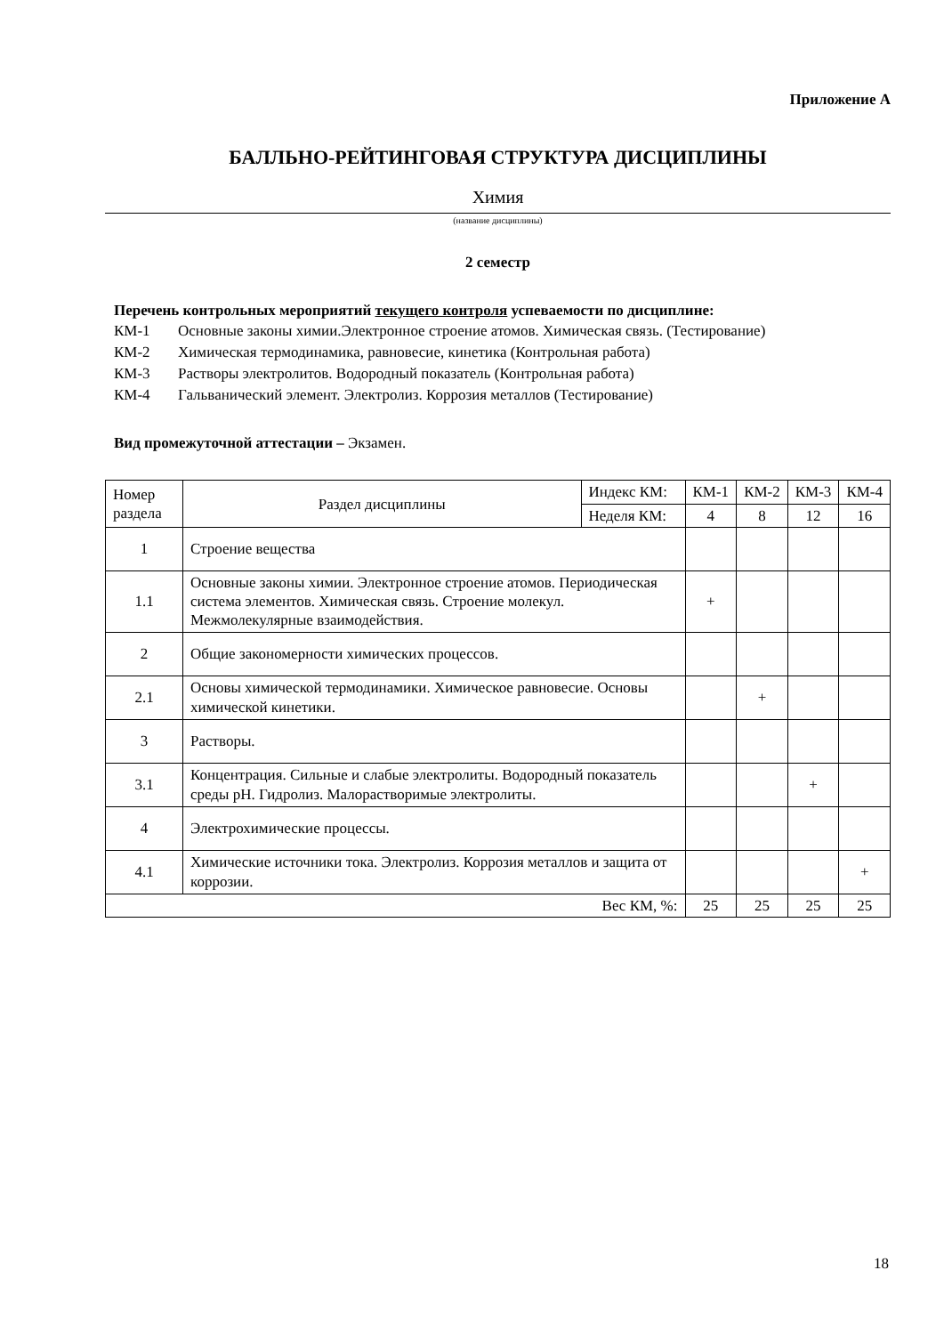Приложение А
БАЛЛЬНО-РЕЙТИНГОВАЯ СТРУКТУРА ДИСЦИПЛИНЫ
Химия
(название дисциплины)
2 семестр
Перечень контрольных мероприятий текущего контроля успеваемости по дисциплине:
КМ-1 Основные законы химии.Электронное строение атомов. Химическая связь. (Тестирование)
КМ-2 Химическая термодинамика, равновесие, кинетика (Контрольная работа)
КМ-3 Растворы электролитов. Водородный показатель (Контрольная работа)
КМ-4 Гальванический элемент. Электролиз. Коррозия металлов (Тестирование)
Вид промежуточной аттестации – Экзамен.
| Номер раздела | Раздел дисциплины | Индекс КМ: | КМ-1 | КМ-2 | КМ-3 | КМ-4 |
| | | Неделя КМ: | 4 | 8 | 12 | 16 |
| 1 | Строение вещества | | | | | |
| 1.1 | Основные законы химии. Электронное строение атомов. Периодическая система элементов. Химическая связь. Строение молекул. Межмолекулярные взаимодействия. | | + | | | |
| 2 | Общие закономерности химических процессов. | | | | | |
| 2.1 | Основы химической термодинамики. Химическое равновесие. Основы химической кинетики. | | | + | | |
| 3 | Растворы. | | | | | |
| 3.1 | Концентрация. Сильные и слабые электролиты. Водородный показатель среды pH. Гидролиз. Малорастворимые электролиты. | | | | + | |
| 4 | Электрохимические процессы. | | | | | |
| 4.1 | Химические источники тока. Электролиз. Коррозия металлов и защита от коррозии. | | | | | + |
| Вес КМ, %: | | | 25 | 25 | 25 | 25 |
18